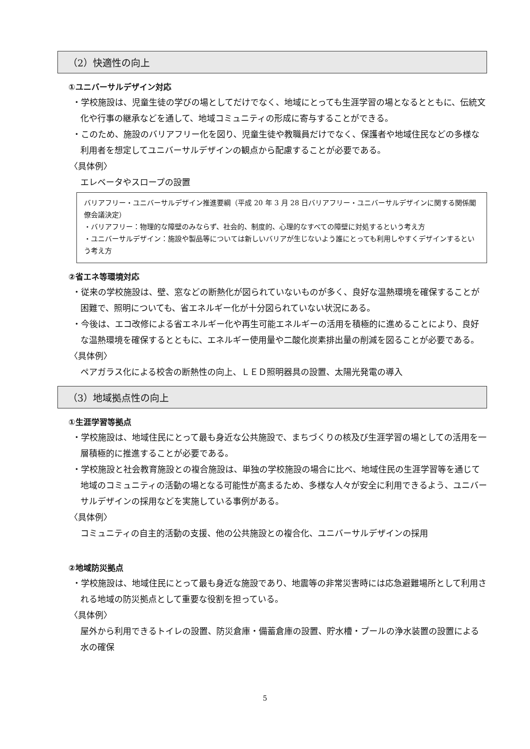（2）快適性の向上
①ユニバーサルデザイン対応
・学校施設は、児童生徒の学びの場としてだけでなく、地域にとっても生涯学習の場となるとともに、伝統文化や行事の継承などを通して、地域コミュニティの形成に寄与することができる。
・このため、施設のバリアフリー化を図り、児童生徒や教職員だけでなく、保護者や地域住民などの多様な利用者を想定してユニバーサルデザインの観点から配慮することが必要である。
〈具体例〉
エレベータやスロープの設置
バリアフリー・ユニバーサルデザイン推進要綱（平成 20 年 3 月 28 日バリアフリー・ユニバーサルデザインに関する関係閣僚会議決定）
・バリアフリー：物理的な障壁のみならず、社会的、制度的、心理的なすべての障壁に対処するという考え方
・ユニバーサルデザイン：施設や製品等については新しいバリアが生じないよう誰にとっても利用しやすくデザインするという考え方
②省エネ等環境対応
・従来の学校施設は、壁、窓などの断熱化が図られていないものが多く、良好な温熱環境を確保することが困難で、照明についても、省エネルギー化が十分図られていない状況にある。
・今後は、エコ改修による省エネルギー化や再生可能エネルギーの活用を積極的に進めることにより、良好な温熱環境を確保するとともに、エネルギー使用量や二酸化炭素排出量の削減を図ることが必要である。
〈具体例〉
ペアガラス化による校舎の断熱性の向上、ＬＥＤ照明器具の設置、太陽光発電の導入
（3）地域拠点性の向上
①生涯学習等拠点
・学校施設は、地域住民にとって最も身近な公共施設で、まちづくりの核及び生涯学習の場としての活用を一層積極的に推進することが必要である。
・学校施設と社会教育施設との複合施設は、単独の学校施設の場合に比べ、地域住民の生涯学習等を通じて地域のコミュニティの活動の場となる可能性が高まるため、多様な人々が安全に利用できるよう、ユニバーサルデザインの採用などを実施している事例がある。
〈具体例〉
コミュニティの自主的活動の支援、他の公共施設との複合化、ユニバーサルデザインの採用
②地域防災拠点
・学校施設は、地域住民にとって最も身近な施設であり、地震等の非常災害時には応急避難場所として利用される地域の防災拠点として重要な役割を担っている。
〈具体例〉
屋外から利用できるトイレの設置、防災倉庫・備蓄倉庫の設置、貯水槽・プールの浄水装置の設置による水の確保
5